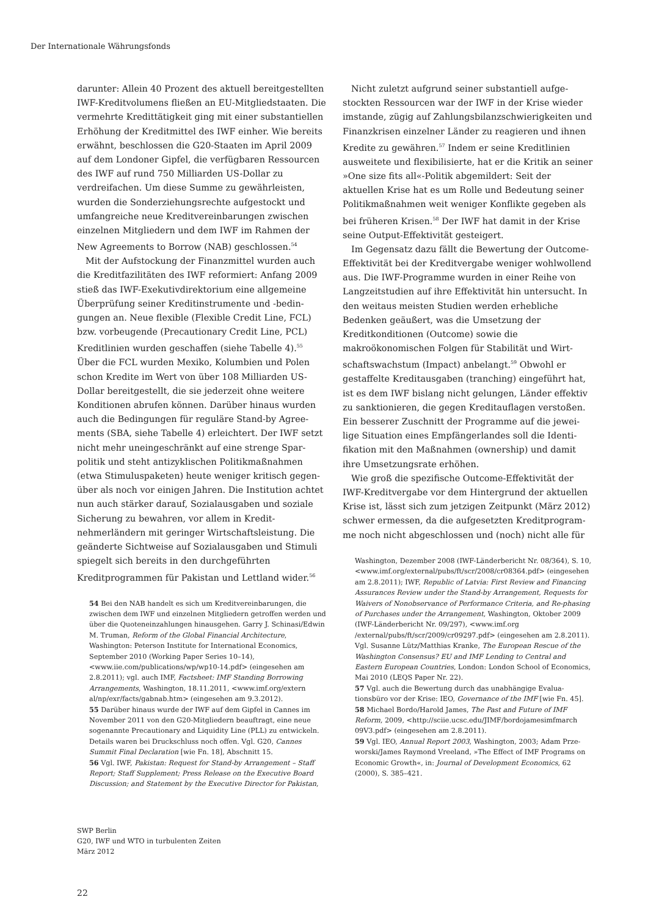Der Internationale Währungsfonds
darunter: Allein 40 Prozent des aktuell bereitgestell­ten IWF-Kreditvolumens fließen an EU-Mitgliedstaa­ten. Die vermehrte Kredittätigkeit ging mit einer sub­stantiellen Erhöhung der Kreditmittel des IWF einher. Wie bereits erwähnt, beschlossen die G20-Staaten im April 2009 auf dem Londoner Gipfel, die verfügbaren Ressourcen des IWF auf rund 750 Milliarden US-Dollar zu verdreifachen. Um diese Summe zu gewährleisten, wurden die Sonderziehungsrechte aufgestockt und umfangreiche neue Kreditvereinbarungen zwischen einzelnen Mitgliedern und dem IWF im Rahmen der New Agreements to Borrow (NAB) geschlossen.<sup>54</sup>
Mit der Aufstockung der Finanzmittel wurden auch die Kreditfazilitäten des IWF reformiert: Anfang 2009 stieß das IWF-Exekutivdirektorium eine allgemeine Überprüfung seiner Kreditinstrumente und -bedin­gungen an. Neue flexible (Flexible Credit Line, FCL) bzw. vorbeugende (Precautionary Credit Line, PCL) Kreditlinien wurden geschaffen (siehe Tabelle 4).<sup>55</sup> Über die FCL wurden Mexiko, Kolumbien und Polen schon Kredite im Wert von über 108 Milliarden US-Dollar bereitgestellt, die sie jederzeit ohne weitere Konditionen abrufen können. Darüber hinaus wurden auch die Bedingungen für reguläre Stand-by Agree­ments (SBA, siehe Tabelle 4) erleichtert. Der IWF setzt nicht mehr uneingeschränkt auf eine strenge Spar­politik und steht antizyklischen Politikmaßnahmen (etwa Stimuluspaketen) heute weniger kritisch gegen­über als noch vor einigen Jahren. Die Institution achtet nun auch stärker darauf, Sozialausgaben und soziale Sicherung zu bewahren, vor allem in Kredit­nehmerländern mit geringer Wirtschaftsleistung. Die geänderte Sichtweise auf Sozialausgaben und Stimuli spiegelt sich bereits in den durchgeführten Kreditprogrammen für Pakistan und Lettland wider.<sup>56</sup>
54 Bei den NAB handelt es sich um Kreditvereinbarungen, die zwischen dem IWF und einzelnen Mitgliedern getroffen werden und über die Quoteneinzahlungen hinausgehen. Garry J. Schinasi/Edwin M. Truman, Reform of the Global Finan­cial Architecture, Washington: Peterson Institute for Interna­tional Economics, September 2010 (Working Paper Series 10–14), <www.iie.com/publications/wp/wp10-14.pdf> (eingesehen am 2.8.2011); vgl. auch IMF, Factsheet: IMF Standing Borrowing Arrangements, Washington, 18.11.2011, <www.imf.org/extern al/np/exr/facts/gabnab.htm> (eingesehen am 9.3.2012).
55 Darüber hinaus wurde der IWF auf dem Gipfel in Cannes im November 2011 von den G20-Mitgliedern beauftragt, eine neue sogenannte Precautionary and Liquidity Line (PLL) zu entwickeln. Details waren bei Druckschluss noch offen. Vgl. G20, Cannes Summit Final Declaration [wie Fn. 18], Abschnitt 15.
56 Vgl. IWF, Pakistan: Request for Stand-by Arrangement – Staff Report; Staff Supplement; Press Release on the Executive Board Discussion; and Statement by the Executive Director for Pakistan,
Nicht zuletzt aufgrund seiner substantiell aufge­stockten Ressourcen war der IWF in der Krise wieder imstande, zügig auf Zahlungsbilanzschwierigkeiten und Finanzkrisen einzelner Länder zu reagieren und ihnen Kredite zu gewähren.<sup>57</sup> Indem er seine Kredit­linien ausweitete und flexibilisierte, hat er die Kritik an seiner »One size fits all«-Politik abgemildert: Seit der aktuellen Krise hat es um Rolle und Bedeutung seiner Politikmaßnahmen weit weniger Konflikte ge­geben als bei früheren Krisen.<sup>58</sup> Der IWF hat damit in der Krise seine Output-Effektivität gesteigert.
Im Gegensatz dazu fällt die Bewertung der Out­come-Effektivität bei der Kreditvergabe weniger wohlwollend aus. Die IWF-Programme wurden in einer Reihe von Langzeitstudien auf ihre Effektivität hin untersucht. In den weitaus meisten Studien wer­den erhebliche Bedenken geäußert, was die Umset­zung der Kreditkonditionen (Outcome) sowie die makroökonomischen Folgen für Stabilität und Wirt­schaftswachstum (Impact) anbelangt.<sup>59</sup> Obwohl er gestaffelte Kreditausgaben (tranching) eingeführt hat, ist es dem IWF bislang nicht gelungen, Länder effektiv zu sanktionieren, die gegen Kreditauflagen verstoßen. Ein besserer Zuschnitt der Programme auf die jewei­lige Situation eines Empfängerlandes soll die Identi­fikation mit den Maßnahmen (ownership) und damit ihre Umsetzungsrate erhöhen.
Wie groß die spezifische Outcome-Effektivität der IWF-Kreditvergabe vor dem Hintergrund der aktuellen Krise ist, lässt sich zum jetzigen Zeitpunkt (März 2012) schwer ermessen, da die aufgesetzten Kreditprogram­me noch nicht abgeschlossen und (noch) nicht alle für
Washington, Dezember 2008 (IWF-Länderbericht Nr. 08/364), S. 10, <www.imf.org/external/pubs/ft/scr/2008/cr08364.pdf> (eingesehen am 2.8.2011); IWF, Republic of Latvia: First Review and Financing Assurances Review under the Stand-by Arrangement, Requests for Waivers of Nonobservance of Performance Criteria, and Re-phasing of Purchases under the Arrangement, Washington, Oktober 2009 (IWF-Länderbericht Nr. 09/297), <www.imf.org /external/pubs/ft/scr/2009/cr09297.pdf> (eingesehen am 2.8.2011). Vgl. Susanne Lütz/Matthias Kranke, The European Rescue of the Washington Consensus? EU and IMF Lending to Central and Eastern European Countries, London: London School of Eco­nomics, Mai 2010 (LEQS Paper Nr. 22).
57 Vgl. auch die Bewertung durch das unabhängige Evalua­tionsbüro vor der Krise: IEO, Governance of the IMF [wie Fn. 45].
58 Michael Bordo/Harold James, The Past and Future of IMF Reform, 2009, <http://sciie.ucsc.edu/JIMF/bordojamesimfmarch 09V3.pdf> (eingesehen am 2.8.2011).
59 Vgl. IEO, Annual Report 2003, Washington, 2003; Adam Prze­worski/James Raymond Vreeland, »The Effect of IMF Programs on Economic Growth«, in: Journal of Development Economics, 62 (2000), S. 385–421.
SWP Berlin
G20, IWF und WTO in turbulenten Zeiten
März 2012
22